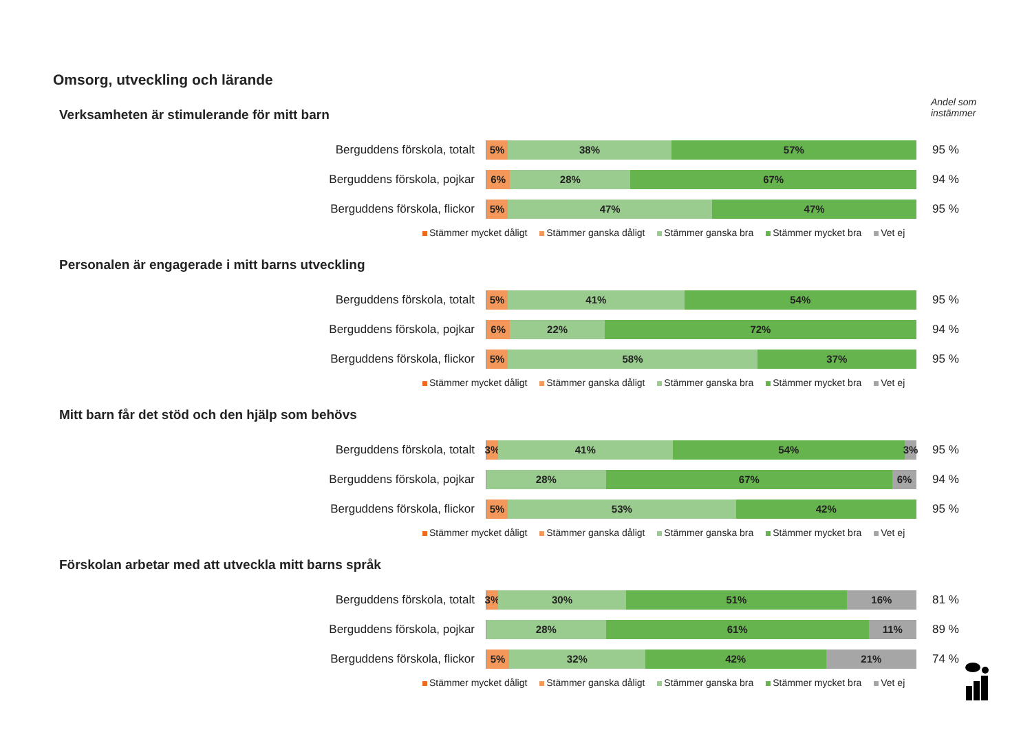Omsorg, utveckling och lärande
Andel som
instämmer
Verksamheten är stimulerande för mitt barn
Berguddens förskola, totalt
5% 38% 57%
95 %
Berguddens förskola, pojkar
6% 28% 67%
94 %
Berguddens förskola, flickor
5% 47% 47%
95 %
Stämmer mycket dåligt Stämmer ganska dåligt Stämmer ganska bra Stämmer mycket bra Vet ej
Personalen är engagerade i mitt barns utveckling
Berguddens förskola, totalt
5% 41% 54%
95 %
Berguddens förskola, pojkar
6% 22% 72%
94 %
Berguddens förskola, flickor
5% 58% 37%
95 %
Stämmer mycket dåligt Stämmer ganska dåligt Stämmer ganska bra Stämmer mycket bra Vet ej
Mitt barn får det stöd och den hjälp som behövs
Berguddens förskola, totalt
3% 41% 54% 3%
95 %
Berguddens förskola, pojkar
28% 67% 6%
94 %
Berguddens förskola, flickor
5% 53% 42%
95 %
Stämmer mycket dåligt Stämmer ganska dåligt Stämmer ganska bra Stämmer mycket bra Vet ej
Förskolan arbetar med att utveckla mitt barns språk
Berguddens förskola, totalt
3% 30% 51% 16%
81 %
Berguddens förskola, pojkar
28% 61% 11%
89 %
Berguddens förskola, flickor
5% 32% 42% 21%
74 %
Stämmer mycket dåligt Stämmer ganska dåligt Stämmer ganska bra Stämmer mycket bra Vet ej